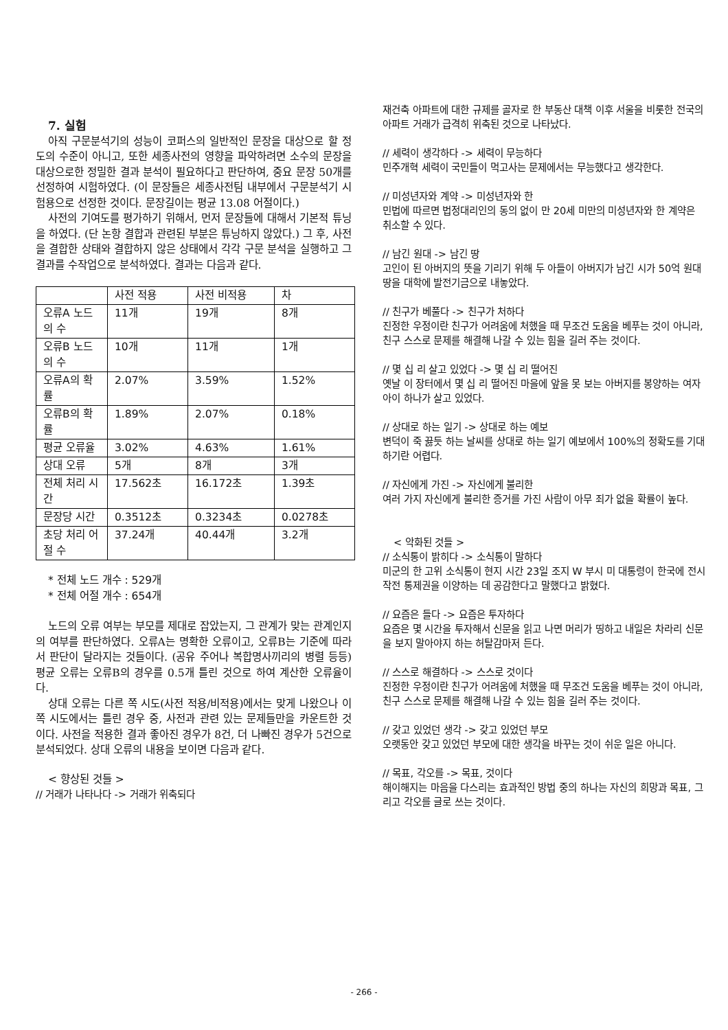7. 실험
아직 구문분석기의 성능이 코퍼스의 일반적인 문장을 대상으로 할 정도의 수준이 아니고, 또한 세종사전의 영향을 파악하려면 소수의 문장을 대상으로한 정밀한 결과 분석이 필요하다고 판단하여, 중요 문장 50개를 선정하여 시험하였다. (이 문장들은 세종사전팀 내부에서 구문분석기 시험용으로 선정한 것이다. 문장길이는 평균 13.08 어절이다.)
사전의 기여도를 평가하기 위해서, 먼저 문장들에 대해서 기본적 튜닝을 하였다. (단 논항 결합과 관련된 부분은 튜닝하지 않았다.) 그 후, 사전을 결합한 상태와 결합하지 않은 상태에서 각각 구문 분석을 실행하고 그 결과를 수작업으로 분석하였다. 결과는 다음과 같다.
| | 사전 적용 | 사전 비적용 | 차 |
| 오류A 노드의 수 | 11개 | 19개 | 8개 |
| 오류B 노드의 수 | 10개 | 11개 | 1개 |
| 오류A의 확률 | 2.07% | 3.59% | 1.52% |
| 오류B의 확률 | 1.89% | 2.07% | 0.18% |
| 평균 오류율 | 3.02% | 4.63% | 1.61% |
| 상대 오류 | 5개 | 8개 | 3개 |
| 전체 처리 시간 | 17.562초 | 16.172초 | 1.39초 |
| 문장당 시간 | 0.3512초 | 0.3234초 | 0.0278초 |
| 초당 처리 어절 수 | 37.24개 | 40.44개 | 3.2개 |
* 전체 노드 개수 : 529개
* 전체 어절 개수 : 654개
노드의 오류 여부는 부모를 제대로 잡았는지, 그 관계가 맞는 관계인지의 여부를 판단하였다. 오류A는 명확한 오류이고, 오류B는 기준에 따라서 판단이 달라지는 것들이다. (공유 주어나 복합명사끼리의 병렬 등등) 평균 오류는 오류B의 경우를 0.5개 틀린 것으로 하여 계산한 오류율이다.
상대 오류는 다른 쪽 시도(사전 적용/비적용)에서는 맞게 나왔으나 이 쪽 시도에서는 틀린 경우 중, 사전과 관련 있는 문제들만을 카운트한 것이다. 사전을 적용한 결과 좋아진 경우가 8건, 더 나빠진 경우가 5건으로 분석되었다. 상대 오류의 내용을 보이면 다음과 같다.
< 향상된 것들 >
// 거래가 나타나다 -> 거래가 위축되다
재건축 아파트에 대한 규제를 골자로 한 부동산 대책 이후 서울을 비롯한 전국의 아파트 거래가 급격히 위축된 것으로 나타났다.
// 세력이 생각하다 -> 세력이 무능하다
민주개혁 세력이 국민들이 먹고사는 문제에서는 무능했다고 생각한다.
// 미성년자와 계약 -> 미성년자와 한
민법에 따르면 법정대리인의 동의 없이 만 20세 미만의 미성년자와 한 계약은 취소할 수 있다.
// 남긴 원대 -> 남긴 땅
고인이 된 아버지의 뜻을 기리기 위해 두 아들이 아버지가 남긴 시가 50억 원대 땅을 대학에 발전기금으로 내놓았다.
// 친구가 베풀다 -> 친구가 처하다
진정한 우정이란 친구가 어려움에 처했을 때 무조건 도움을 베푸는 것이 아니라, 친구 스스로 문제를 해결해 나갈 수 있는 힘을 길러 주는 것이다.
// 몇 십 리 살고 있었다 -> 몇 십 리 떨어진
옛날 이 장터에서 몇 십 리 떨어진 마을에 앞을 못 보는 아버지를 봉양하는 여자 아이 하나가 살고 있었다.
// 상대로 하는 일기 -> 상대로 하는 예보
변덕이 죽 끓듯 하는 날씨를 상대로 하는 일기 예보에서 100%의 정확도를 기대하기란 어렵다.
// 자신에게 가진 -> 자신에게 불리한
여러 가지 자신에게 불리한 증거를 가진 사람이 아무 죄가 없을 확률이 높다.
< 악화된 것들 >
// 소식통이 밝히다 -> 소식통이 말하다
미군의 한 고위 소식통이 현지 시간 23일 조지 W 부시 미 대통령이 한국에 전시 작전 통제권을 이양하는 데 공감한다고 말했다고 밝혔다.
// 요즘은 들다 -> 요즘은 투자하다
요즘은 몇 시간을 투자해서 신문을 읽고 나면 머리가 띵하고 내일은 차라리 신문을 보지 말아야지 하는 허탈감마저 든다.
// 스스로 해결하다 -> 스스로 것이다
진정한 우정이란 친구가 어려움에 처했을 때 무조건 도움을 베푸는 것이 아니라, 친구 스스로 문제를 해결해 나갈 수 있는 힘을 길러 주는 것이다.
// 갖고 있었던 생각 -> 갖고 있었던 부모
오랫동안 갖고 있었던 부모에 대한 생각을 바꾸는 것이 쉬운 일은 아니다.
// 목표, 각오를 -> 목표, 것이다
해이해지는 마음을 다스리는 효과적인 방법 중의 하나는 자신의 희망과 목표, 그리고 각오를 글로 쓰는 것이다.
- 266 -